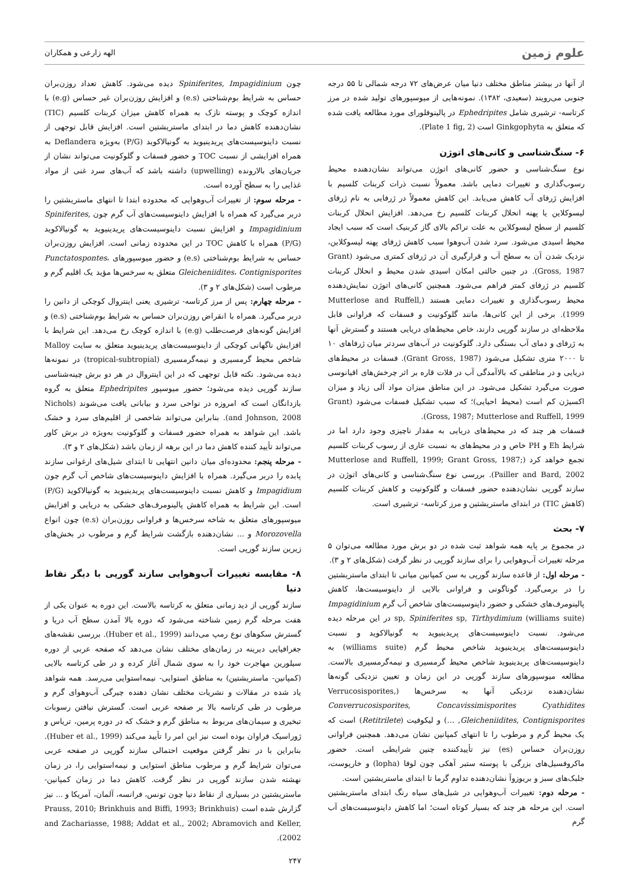علوم زمین
الهه زارعی و همکاران
از آنها در بیشتر مناطق مختلف دنیا میان عرض‌های ۷۲ درجه شمالی تا ۵۵ درجه جنوبی می‌رویند (سعیدی، ۱۳۸۲). نمونه‌هایی از میوسپورهای تولید شده در مرز کرتاسه- ترشیری شامل Ephedripites در پالینوفلورای مورد مطالعه یافت شده که متعلق به Ginkgophyta است (Plate 1 fig, 2).
۶- سنگ‌شناسی و کانی‌های اتوژن
نوع سنگ‌شناسی و حضور کانی‌های اتوژن می‌تواند نشان‌دهنده محیط رسوب‌گذاری و تغییرات دمایی باشد. معمولاً نسبت ذرات کربنات کلسیم با افزایش ژرفای آب کاهش می‌یابد. این کاهش معمولاً در ژرفایی به نام ژرفای لیسوکلاین یا پهنه انحلال کربنات کلسیم رخ می‌دهد. افزایش انحلال کربنات کلسیم از سطح لیسوکلاین به علت تراکم بالای گاز کربنیک است که سبب ایجاد محیط اسیدی می‌شود. سرد شدن آب‌وهوا سبب کاهش ژرفای پهنه لیسوکلاین، نزدیک شدن آن به سطح آب و قرارگیری آن در ژرفای کمتری می‌شود (Grant Gross, 1987). در چنین حالتی امکان اسیدی شدن محیط و انحلال کربنات کلسیم در ژرفای کمتر فراهم می‌شود. همچنین کانی‌های اتوژن نمایش‌دهنده محیط رسوب‌گذاری و تغییرات دمایی هستند (Mutterlose and Ruffell, 1999). برخی از این کانی‌ها، مانند گلوکونیت و فسفات که فراوانی قابل ملاحظه‌ای در سازند گورپی دارند، خاص محیط‌های دریایی هستند و گسترش آنها به ژرفای و دمای آب بستگی دارد. گلوکونیت در آب‌های سردتر میان ژرفاهای ۱۰ تا ۲۰۰۰ متری تشکیل می‌شود (Grant Gross, 1987). فسفات در محیط‌های دریایی و در مناطقی که بالاآمدگی آب در فلات قاره بر اثر چرخش‌های اقیانوسی صورت می‌گیرد تشکیل می‌شود. در این مناطق میزان مواد آلی زیاد و میزان اکسیژن کم است (محیط احیایی)؛ که سبب تشکیل فسفات می‌شود (Grant Gross, 1987; Mutterlose and Ruffell, 1999).
فسفات هر چند که در محیط‌های دریایی به مقدار ناچیزی وجود دارد اما در شرایط Eh و PH خاص و در محیط‌های به نسبت عاری از رسوب کربنات کلسیم تجمع خواهد کرد (Mutterlose and Ruffell, 1999; Grant Gross, 1987; Pailler and Bard, 2002). بررسی نوع سنگ‌شناسی و کانی‌های اتوژن در سازند گورپی نشان‌دهنده حضور فسفات و گلوکونیت و کاهش کربنات کلسیم (کاهش TIC) در ابتدای ماستریشتین و مرز کرتاسه- ترشیری است.
۷- بحث
در مجموع بر پایه همه شواهد ثبت شده در دو برش مورد مطالعه می‌توان ۵ مرحله تغییرات آب‌وهوایی را برای سازند گورپی در نظر گرفت (شکل‌های ۲ و ۳).
- مرحله اول: از قاعده سازند گورپی به سن کمپانین میانی تا ابتدای ماستریشتین را در برمی‌گیرد. گوناگونی و فراوانی بالایی از داینوسیست‌ها، کاهش پالینومرف‌های خشکی و حضور داینوسیست‌های شاخص آب گرم Impagidinium sp, Spiniferites sp, Tirthydimium (williams suite) در این مرحله دیده می‌شود. نسبت داینوسیست‌های پریدینیوید به گونیالاکوید و نسبت داینوسیست‌های پریدینیوید شاخص محیط گرم (williams suite) به داینوسیست‌های پریدینیوید شاخص محیط گرمسیری و نیمه‌گرمسیری بالاست. مطالعه میوسپورهای سازند گورپی در این زمان و تعیین نزدیکی گونه‌ها نشان‌دهنده نزدیکی آنها به سرخس‌ها (Verrucosisporites, Converrucosisporites, Concavissimisporites Cyathidites Gleicheniidites, Contignisporites, …) و لیکوفیت (Retitrilete) است که یک محیط گرم و مرطوب را تا انتهای کمپانین نشان می‌دهد. همچنین فراوانی روزن‌بران حساس (es) نیز تأییدکننده چنین شرایطی است. حضور ماکروفسیل‌های بزرگی با پوسته ستبر آهکی چون لوفا (lopha) و خارپوست، جلبک‌های سبز و بریوزوآ نشان‌دهنده تداوم گرما تا ابتدای ماستریشتین است.
- مرحله دوم: تغییرات آب‌وهوایی در شیل‌های سیاه رنگ ابتدای ماستریشتین است. این مرحله هر چند که بسیار کوتاه است؛ اما کاهش داینوسیست‌های آب گرم
چون Spiniferites, Impagidinium دیده می‌شود. کاهش تعداد روزن‌بران حساس به شرایط بوم‌شناختی (e.s) و افزایش روزن‌بران غیر حساس (e.g) با اندازه کوچک و پوسته نازک به همراه کاهش میزان کربنات کلسیم (TIC) نشان‌دهنده کاهش دما در ابتدای ماستریشتین است. افزایش قابل توجهی از نسبت داینوسیست‌های پریدینیوید به گونیالاکوید (P/G) به‌ویژه Deflandera به همراه افزایشی از نسبت TOC و حضور فسفات و گلوکونیت می‌تواند نشان از جریان‌های بالارونده (upwelling) داشته باشد که آب‌های سرد غنی از مواد غذایی را به سطح آورده است.
- مرحله سوم: از تغییرات آب‌وهوایی که محدوده ابتدا تا انتهای ماستریشتین را دربر می‌گیرد که همراه با افزایش داینوسیست‌های آب گرم چون Spiniferites, Impagidinium و افزایش نسبت داینوسیست‌های پریدینیوید به گونیالاکوید (P/G) همراه با کاهش TOC در این محدوده زمانی است. افزایش روزن‌بران حساس به شرایط بوم‌شناختی (e.s) و حضور میوسپورهای Punctatospontes، Gleicheniidites، Contignisporites متعلق به سرخس‌ها مؤید یک اقلیم گرم و مرطوب است (شکل‌های ۲ و ۳).
- مرحله چهارم: پس از مرز کرتاسه- ترشیری یعنی اینتروال کوچکی از دانین را دربر می‌گیرد. همراه با انقراض روزن‌بران حساس به شرایط بوم‌شناختی (e.s) و افزایش گونه‌های فرصت‌طلب (e.g) با اندازه کوچک رخ می‌دهد. این شرایط با افزایش ناگهانی کوچکی از داینوسیست‌های پریدینیوید متعلق به سایت Malloy شاخص محیط گرمسیری و نیمه‌گرمسیری (tropical-subtropial) در نمونه‌ها دیده می‌شود. نکته قابل توجهی که در این اینتروال در هر دو برش چینه‌شناسی سازند گورپی دیده می‌شود؛ حضور میوسپور Ephedripites متعلق به گروه بازدانگان است که امروزه در نواحی سرد و بیابانی یافت می‌شوند (Nichols and Johnson, 2008). بنابراین می‌تواند شاخصی از اقلیم‌های سرد و خشک باشد. این شواهد به همراه حضور فسفات و گلوکونیت به‌ویژه در برش کاور می‌تواند تأیید کننده کاهش دما در این برهه از زمان باشد (شکل‌های ۲ و ۳).
- مرحله پنجم: محدوده‌ای میان دانین انتهایی تا ابتدای شیل‌های ارغوانی سازند پابده را دربر می‌گیرد. همراه با افزایش داینوسیست‌های شاخص آب گرم چون Impagidium و کاهش نسبت داینوسیست‌های پریدینیوید به گونیالاکوید (P/G) است. این شرایط به همراه کاهش پالینومرف‌های خشکی به دریایی و افزایش میوسپورهای متعلق به شاخه سرخس‌ها و فراوانی روزن‌بران (e.s) چون انواع Morozovella و ... نشان‌دهنده بازگشت شرایط گرم و مرطوب در بخش‌های زیرین سازند گورپی است.
۸- مقایسه تغییرات آب‌وهوایی سازند گورپی با دیگر نقاط دنیا
سازند گورپی از دید زمانی متعلق به کرتاسه بالاست. این دوره به عنوان یکی از هفت مرحله گرم زمین شناخته می‌شود که دوره بالا آمدن سطح آب دریا و گسترش سکوهای نوع رمپ می‌دانند (Huber et al., 1999). بررسی نقشه‌های جغرافیایی دیرینه در زمان‌های مختلف نشان می‌دهد که صفحه عربی از دوره سیلورین مهاجرت خود را به سوی شمال آغاز کرده و در طی کرتاسه بالایی (کمپانین- ماستریشتین) به مناطق استوایی- نیمه‌استوایی می‌رسد. همه شواهد یاد شده در مقالات و نشریات مختلف نشان دهنده چیرگی آب‌وهوای گرم و مرطوب در طی کرتاسه بالا بر صفحه عربی است. گسترش نیافتن رسوبات تبخیری و سیمان‌های مربوط به مناطق گرم و خشک که در دوره پرمین، تریاس و ژوراسیک فراوان بوده است نیز این امر را تأیید می‌کند (Huber et al., 1999). بنابراین با در نظر گرفتن موقعیت احتمالی سازند گورپی در صفحه عربی می‌توان شرایط گرم و مرطوب مناطق استوایی و نیمه‌استوایی را، در زمان نهشته شدن سازند گورپی در نظر گرفت. کاهش دما در زمان کمپانین- ماستریشتین در بسیاری از نقاط دنیا چون تونس، فرانسه، آلمان، آمریکا و ... نیز گزارش شده است (Prauss, 2010; Brinkhuis and Biffi, 1993; Brinkhuis and Zachariasse, 1988; Addat et al., 2002; Abramovich and Keller, 2002).
۲۴۷